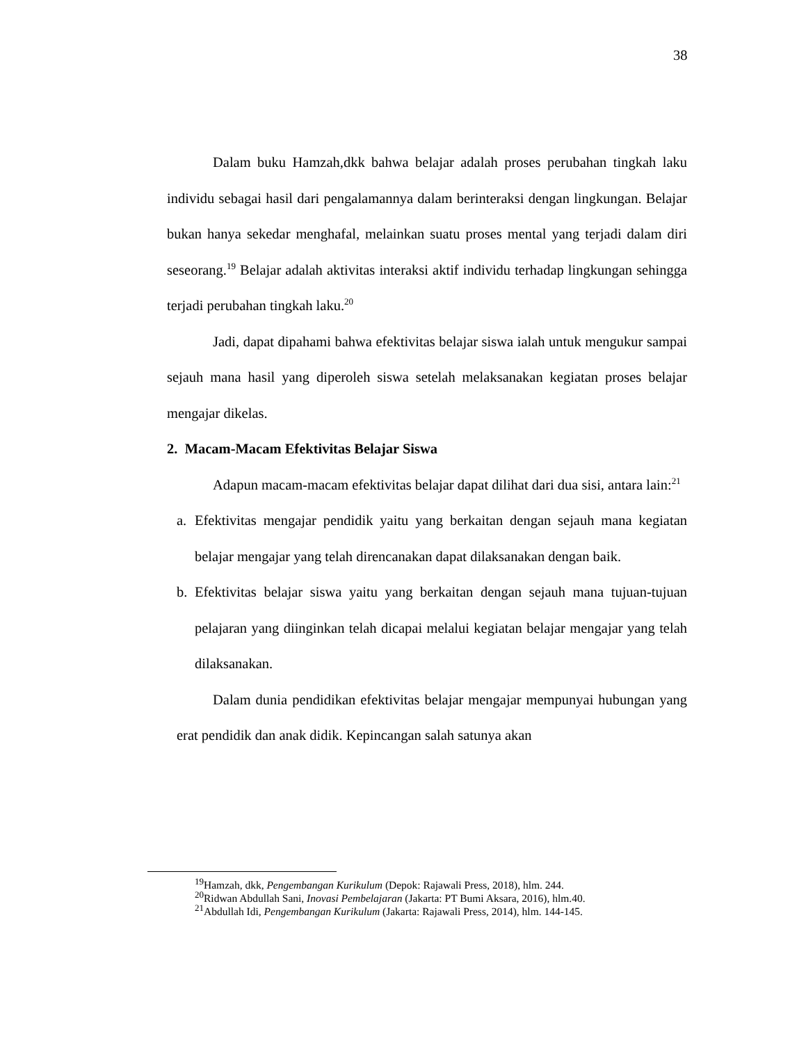38
Dalam buku Hamzah,dkk bahwa belajar adalah proses perubahan tingkah laku individu sebagai hasil dari pengalamannya dalam berinteraksi dengan lingkungan. Belajar bukan hanya sekedar menghafal, melainkan suatu proses mental yang terjadi dalam diri seseorang.<sup>19</sup> Belajar adalah aktivitas interaksi aktif individu terhadap lingkungan sehingga terjadi perubahan tingkah laku.<sup>20</sup>
Jadi, dapat dipahami bahwa efektivitas belajar siswa ialah untuk mengukur sampai sejauh mana hasil yang diperoleh siswa setelah melaksanakan kegiatan proses belajar mengajar dikelas.
2. Macam-Macam Efektivitas Belajar Siswa
Adapun macam-macam efektivitas belajar dapat dilihat dari dua sisi, antara lain:<sup>21</sup>
a. Efektivitas mengajar pendidik yaitu yang berkaitan dengan sejauh mana kegiatan belajar mengajar yang telah direncanakan dapat dilaksanakan dengan baik.
b. Efektivitas belajar siswa yaitu yang berkaitan dengan sejauh mana tujuan-tujuan pelajaran yang diinginkan telah dicapai melalui kegiatan belajar mengajar yang telah dilaksanakan.
Dalam dunia pendidikan efektivitas belajar mengajar mempunyai hubungan yang erat pendidik dan anak didik. Kepincangan salah satunya akan
<sup>19</sup> Hamzah, dkk, Pengembangan Kurikulum (Depok: Rajawali Press, 2018), hlm. 244.
<sup>20</sup> Ridwan Abdullah Sani, Inovasi Pembelajaran (Jakarta: PT Bumi Aksara, 2016), hlm.40.
<sup>21</sup> Abdullah Idi, Pengembangan Kurikulum (Jakarta: Rajawali Press, 2014), hlm. 144-145.